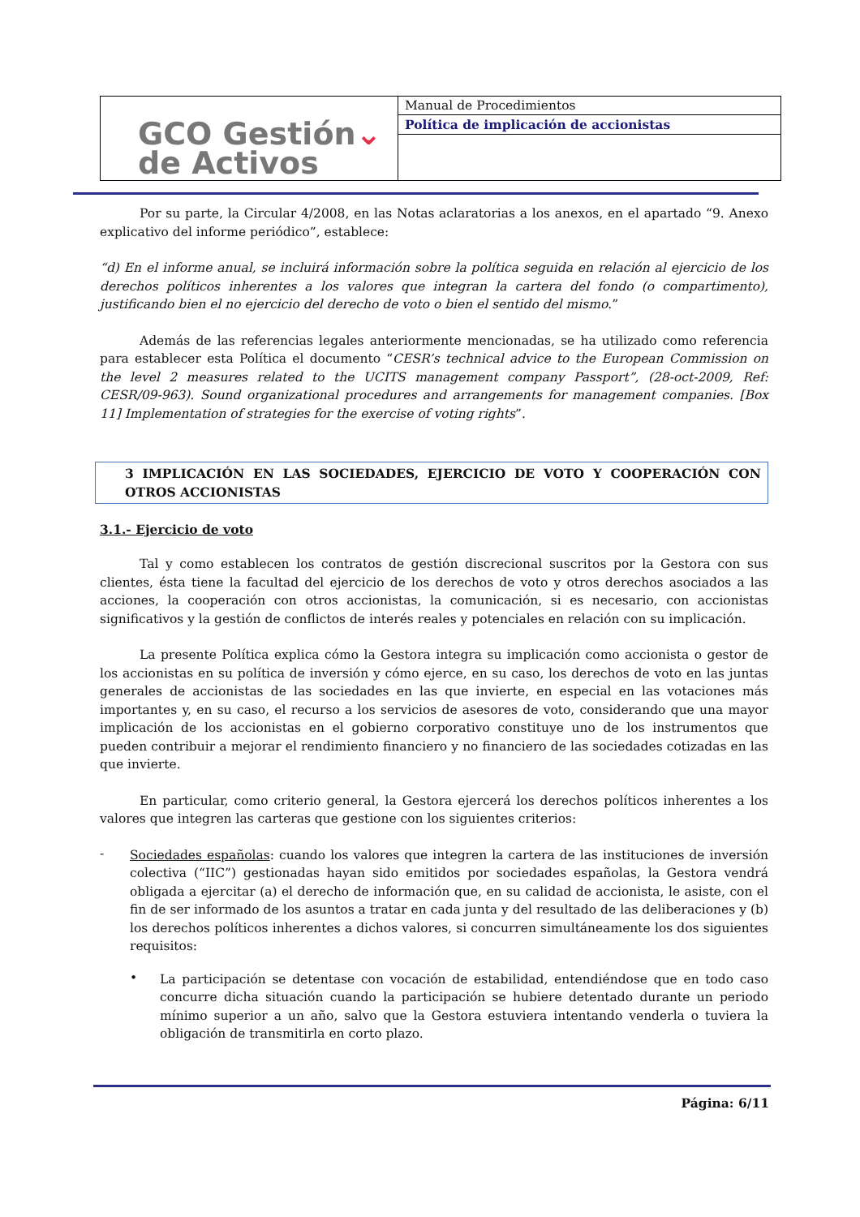| GCO Gestión ⌄ de Activos | Manual de Procedimientos |
| | Política de implicación de accionistas |
Por su parte, la Circular 4/2008, en las Notas aclaratorias a los anexos, en el apartado “9. Anexo explicativo del informe periódico”, establece:
“d) En el informe anual, se incluirá información sobre la política seguida en relación al ejercicio de los derechos políticos inherentes a los valores que integran la cartera del fondo (o compartimento), justificando bien el no ejercicio del derecho de voto o bien el sentido del mismo.”
Además de las referencias legales anteriormente mencionadas, se ha utilizado como referencia para establecer esta Política el documento “CESR’s technical advice to the European Commission on the level 2 measures related to the UCITS management company Passport”, (28-oct-2009, Ref: CESR/09-963). Sound organizational procedures and arrangements for management companies. [Box 11] Implementation of strategies for the exercise of voting rights”.
3 IMPLICACIÓN EN LAS SOCIEDADES, EJERCICIO DE VOTO Y COOPERACIÓN CON OTROS ACCIONISTAS
3.1.- Ejercicio de voto
Tal y como establecen los contratos de gestión discrecional suscritos por la Gestora con sus clientes, ésta tiene la facultad del ejercicio de los derechos de voto y otros derechos asociados a las acciones, la cooperación con otros accionistas, la comunicación, si es necesario, con accionistas significativos y la gestión de conflictos de interés reales y potenciales en relación con su implicación.
La presente Política explica cómo la Gestora integra su implicación como accionista o gestor de los accionistas en su política de inversión y cómo ejerce, en su caso, los derechos de voto en las juntas generales de accionistas de las sociedades en las que invierte, en especial en las votaciones más importantes y, en su caso, el recurso a los servicios de asesores de voto, considerando que una mayor implicación de los accionistas en el gobierno corporativo constituye uno de los instrumentos que pueden contribuir a mejorar el rendimiento financiero y no financiero de las sociedades cotizadas en las que invierte.
En particular, como criterio general, la Gestora ejercerá los derechos políticos inherentes a los valores que integren las carteras que gestione con los siguientes criterios:
-
Sociedades españolas: cuando los valores que integren la cartera de las instituciones de inversión colectiva (“IIC”) gestionadas hayan sido emitidos por sociedades españolas, la Gestora vendrá obligada a ejercitar (a) el derecho de información que, en su calidad de accionista, le asiste, con el fin de ser informado de los asuntos a tratar en cada junta y del resultado de las deliberaciones y (b) los derechos políticos inherentes a dichos valores, si concurren simultáneamente los dos siguientes requisitos:
•
La participación se detentase con vocación de estabilidad, entendiéndose que en todo caso concurre dicha situación cuando la participación se hubiere detentado durante un periodo mínimo superior a un año, salvo que la Gestora estuviera intentando venderla o tuviera la obligación de transmitirla en corto plazo.
Página: 6/11